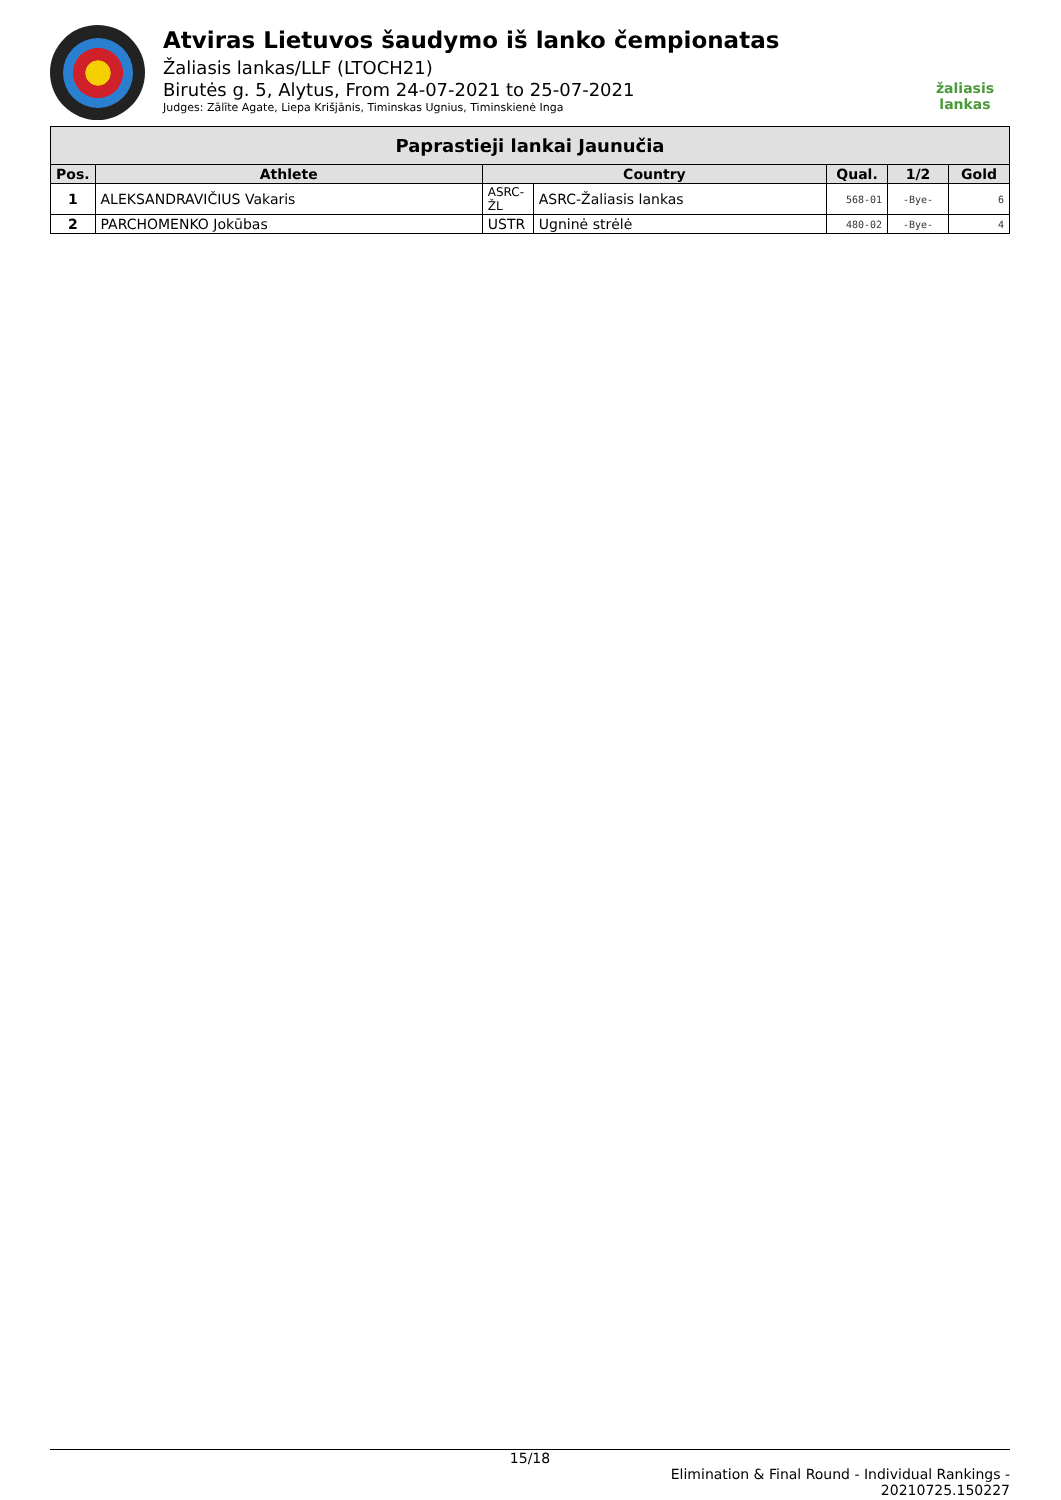Atviras Lietuvos šaudymo iš lanko čempionatas
Žaliasis lankas/LLF (LTOCH21)
Birutės g. 5, Alytus, From 24-07-2021 to 25-07-2021
Judges: Zālīte Agate, Liepa Krišjānis, Timinskas Ugnius, Timinskienė Inga
žaliasis
lankas
| Paprastieji lankai Jaunučia | | | | | | |
| --- | --- | --- | --- | --- | --- | --- |
| Pos. | Athlete | Country | | Qual. | 1/2 | Gold |
| 1 | ALEKSANDRAVIČIUS Vakaris | ASRC-ŽL | ASRC-Žaliasis lankas | 568-01 | -Bye- | 6 |
| 2 | PARCHOMENKO Jokūbas | USTR | Ugninė strėlė | 480-02 | -Bye- | 4 |
15/18
Elimination & Final Round - Individual Rankings -
20210725.150227